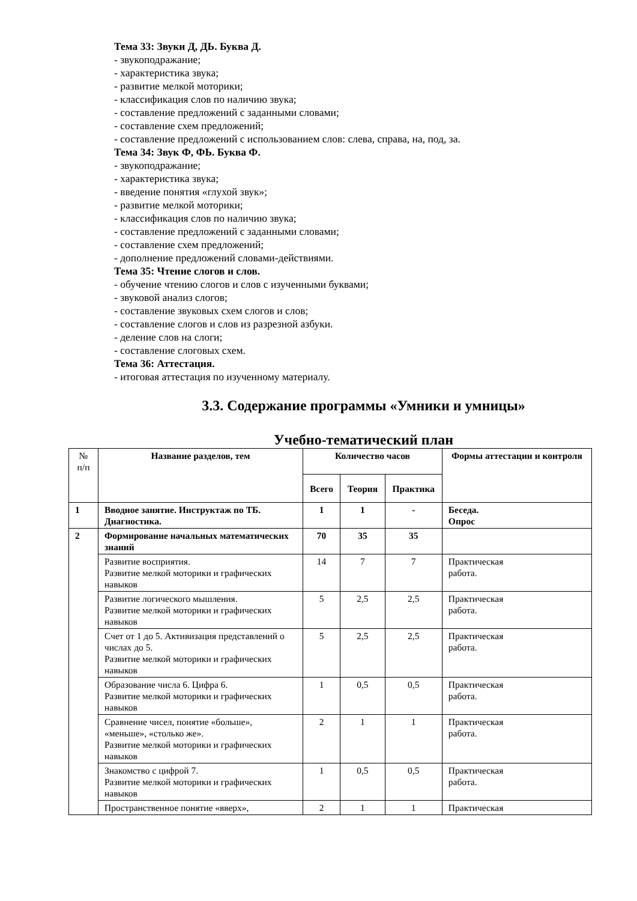Тема 33: Звуки Д, ДЬ. Буква Д.
- звукоподражание;
- характеристика звука;
- развитие мелкой моторики;
- классификация слов по наличию звука;
- составление предложений с заданными словами;
- составление схем предложений;
- составление предложений с использованием слов: слева, справа, на, под, за.
Тема 34: Звук Ф, ФЬ. Буква Ф.
- звукоподражание;
- характеристика звука;
- введение понятия «глухой звук»;
- развитие мелкой моторики;
- классификация слов по наличию звука;
- составление предложений с заданными словами;
- составление схем предложений;
- дополнение предложений словами-действиями.
Тема 35: Чтение слогов и слов.
- обучение чтению слогов и слов с изученными буквами;
- звуковой анализ слогов;
- составление звуковых схем слогов и слов;
- составление слогов и слов из разрезной азбуки.
- деление слов на слоги;
- составление слоговых схем.
Тема 36: Аттестация.
- итоговая аттестация по изученному материалу.
3.3. Содержание программы «Умники и умницы»
Учебно-тематический план
| № п/п | Название разделов, тем | Количество часов | | | Формы аттестации и контроля |
| --- | --- | --- | --- | --- | --- |
| | | Всего | Теория | Практика | |
| 1 | Вводное занятие. Инструктаж по ТБ. Диагностика. | 1 | 1 | - | Беседа. Опрос |
| 2 | Формирование начальных математических знаний | 70 | 35 | 35 | |
| | Развитие восприятия. Развитие мелкой моторики и графических навыков | 14 | 7 | 7 | Практическая работа. |
| | Развитие логического мышления. Развитие мелкой моторики и графических навыков | 5 | 2,5 | 2,5 | Практическая работа. |
| | Счет от 1 до 5. Активизация представлений о числах до 5. Развитие мелкой моторики и графических навыков | 5 | 2,5 | 2,5 | Практическая работа. |
| | Образование числа 6. Цифра 6. Развитие мелкой моторики и графических навыков | 1 | 0,5 | 0,5 | Практическая работа. |
| | Сравнение чисел, понятие «больше», «меньше», «столько же». Развитие мелкой моторики и графических навыков | 2 | 1 | 1 | Практическая работа. |
| | Знакомство с цифрой 7. Развитие мелкой моторики и графических навыков | 1 | 0,5 | 0,5 | Практическая работа. |
| | Пространственное понятие «вверх», | 2 | 1 | 1 | Практическая |